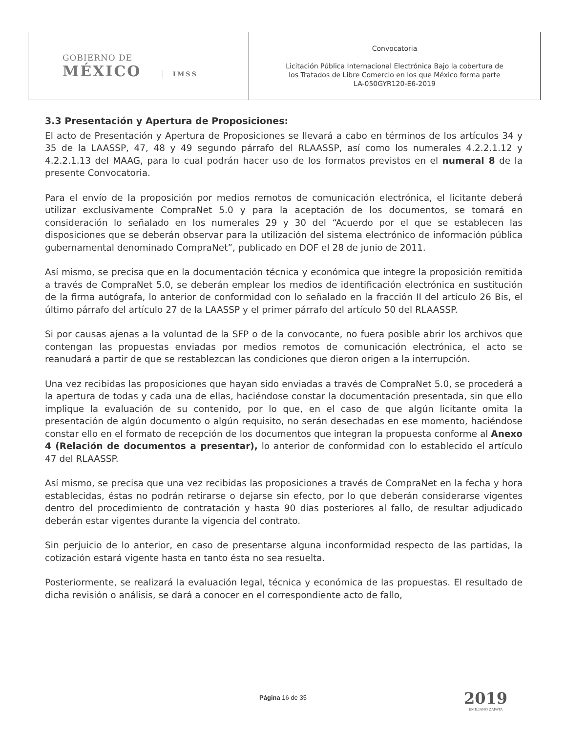| GOBIERNO DE MÉXICO IMSS | Convocatoria Licitación Pública Internacional Electrónica Bajo la cobertura de los Tratados de Libre Comercio en los que México forma parte LA-050GYR120-E6-2019 |
3.3 Presentación y Apertura de Proposiciones:
El acto de Presentación y Apertura de Proposiciones se llevará a cabo en términos de los artículos 34 y 35 de la LAASSP, 47, 48 y 49 segundo párrafo del RLAASSP, así como los numerales 4.2.2.1.12 y 4.2.2.1.13 del MAAG, para lo cual podrán hacer uso de los formatos previstos en el numeral 8 de la presente Convocatoria.
Para el envío de la proposición por medios remotos de comunicación electrónica, el licitante deberá utilizar exclusivamente CompraNet 5.0 y para la aceptación de los documentos, se tomará en consideración lo señalado en los numerales 29 y 30 del “Acuerdo por el que se establecen las disposiciones que se deberán observar para la utilización del sistema electrónico de información pública gubernamental denominado CompraNet”, publicado en DOF el 28 de junio de 2011.
Así mismo, se precisa que en la documentación técnica y económica que integre la proposición remitida a través de CompraNet 5.0, se deberán emplear los medios de identificación electrónica en sustitución de la firma autógrafa, lo anterior de conformidad con lo señalado en la fracción II del artículo 26 Bis, el último párrafo del artículo 27 de la LAASSP y el primer párrafo del artículo 50 del RLAASSP.
Si por causas ajenas a la voluntad de la SFP o de la convocante, no fuera posible abrir los archivos que contengan las propuestas enviadas por medios remotos de comunicación electrónica, el acto se reanudará a partir de que se restablezcan las condiciones que dieron origen a la interrupción.
Una vez recibidas las proposiciones que hayan sido enviadas a través de CompraNet 5.0, se procederá a la apertura de todas y cada una de ellas, haciéndose constar la documentación presentada, sin que ello implique la evaluación de su contenido, por lo que, en el caso de que algún licitante omita la presentación de algún documento o algún requisito, no serán desechadas en ese momento, haciéndose constar ello en el formato de recepción de los documentos que integran la propuesta conforme al Anexo 4 (Relación de documentos a presentar), lo anterior de conformidad con lo establecido el artículo 47 del RLAASSP.
Así mismo, se precisa que una vez recibidas las proposiciones a través de CompraNet en la fecha y hora establecidas, éstas no podrán retirarse o dejarse sin efecto, por lo que deberán considerarse vigentes dentro del procedimiento de contratación y hasta 90 días posteriores al fallo, de resultar adjudicado deberán estar vigentes durante la vigencia del contrato.
Sin perjuicio de lo anterior, en caso de presentarse alguna inconformidad respecto de las partidas, la cotización estará vigente hasta en tanto ésta no sea resuelta.
Posteriormente, se realizará la evaluación legal, técnica y económica de las propuestas. El resultado de dicha revisión o análisis, se dará a conocer en el correspondiente acto de fallo,
Página 16 de 35 2019
EMILIANO ZAPATA